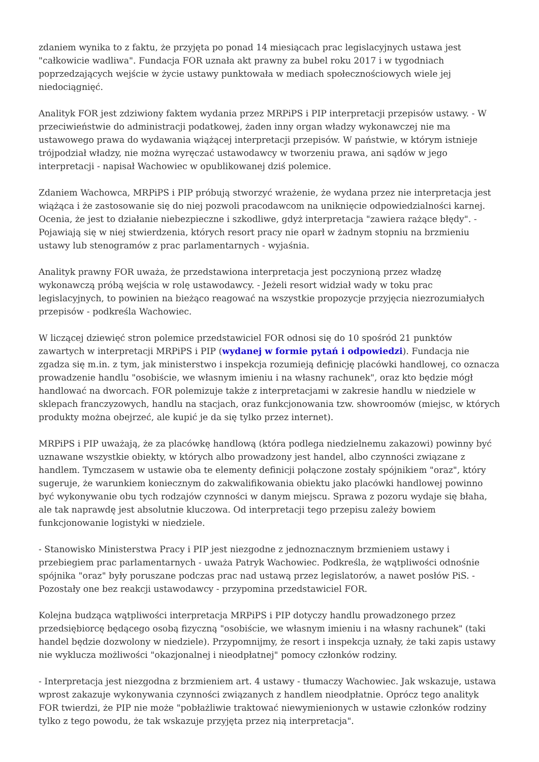zdaniem wynika to z faktu, że przyjęta po ponad 14 miesiącach prac legislacyjnych ustawa jest "całkowicie wadliwa". Fundacja FOR uznała akt prawny za bubel roku 2017 i w tygodniach poprzedzających wejście w życie ustawy punktowała w mediach społecznościowych wiele jej niedociągnięć.
Analityk FOR jest zdziwiony faktem wydania przez MRPiPS i PIP interpretacji przepisów ustawy. - W przeciwieństwie do administracji podatkowej, żaden inny organ władzy wykonawczej nie ma ustawowego prawa do wydawania wiążącej interpretacji przepisów. W państwie, w którym istnieje trójpodział władzy, nie można wyręczać ustawodawcy w tworzeniu prawa, ani sądów w jego interpretacji - napisał Wachowiec w opublikowanej dziś polemice.
Zdaniem Wachowca, MRPiPS i PIP próbują stworzyć wrażenie, że wydana przez nie interpretacja jest wiążąca i że zastosowanie się do niej pozwoli pracodawcom na uniknięcie odpowiedzialności karnej. Ocenia, że jest to działanie niebezpieczne i szkodliwe, gdyż interpretacja "zawiera rażące błędy". - Pojawiają się w niej stwierdzenia, których resort pracy nie oparł w żadnym stopniu na brzmieniu ustawy lub stenogramów z prac parlamentarnych - wyjaśnia.
Analityk prawny FOR uważa, że przedstawiona interpretacja jest poczynioną przez władzę wykonawczą próbą wejścia w rolę ustawodawcy. - Jeżeli resort widział wady w toku prac legislacyjnych, to powinien na bieżąco reagować na wszystkie propozycje przyjęcia niezrozumiałych przepisów - podkreśla Wachowiec.
W liczącej dziewięć stron polemice przedstawiciel FOR odnosi się do 10 spośród 21 punktów zawartych w interpretacji MRPiPS i PIP (wydanej w formie pytań i odpowiedzi). Fundacja nie zgadza się m.in. z tym, jak ministerstwo i inspekcja rozumieją definicję placówki handlowej, co oznacza prowadzenie handlu "osobiście, we własnym imieniu i na własny rachunek", oraz kto będzie mógł handlować na dworcach. FOR polemizuje także z interpretacjami w zakresie handlu w niedziele w sklepach franczyzowych, handlu na stacjach, oraz funkcjonowania tzw. showroomów (miejsc, w których produkty można obejrzeć, ale kupić je da się tylko przez internet).
MRPiPS i PIP uważają, że za placówkę handlową (która podlega niedzielnemu zakazowi) powinny być uznawane wszystkie obiekty, w których albo prowadzony jest handel, albo czynności związane z handlem. Tymczasem w ustawie oba te elementy definicji połączone zostały spójnikiem "oraz", który sugeruje, że warunkiem koniecznym do zakwalifikowania obiektu jako placówki handlowej powinno być wykonywanie obu tych rodzajów czynności w danym miejscu. Sprawa z pozoru wydaje się błaha, ale tak naprawdę jest absolutnie kluczowa. Od interpretacji tego przepisu zależy bowiem funkcjonowanie logistyki w niedziele.
- Stanowisko Ministerstwa Pracy i PIP jest niezgodne z jednoznacznym brzmieniem ustawy i przebiegiem prac parlamentarnych - uważa Patryk Wachowiec. Podkreśla, że wątpliwości odnośnie spójnika "oraz" były poruszane podczas prac nad ustawą przez legislatorów, a nawet posłów PiS. - Pozostały one bez reakcji ustawodawcy - przypomina przedstawiciel FOR.
Kolejna budząca wątpliwości interpretacja MRPiPS i PIP dotyczy handlu prowadzonego przez przedsiębiorcę będącego osobą fizyczną "osobiście, we własnym imieniu i na własny rachunek" (taki handel będzie dozwolony w niedziele). Przypomnijmy, że resort i inspekcja uznały, że taki zapis ustawy nie wyklucza możliwości "okazjonalnej i nieodpłatnej" pomocy członków rodziny.
- Interpretacja jest niezgodna z brzmieniem art. 4 ustawy - tłumaczy Wachowiec. Jak wskazuje, ustawa wprost zakazuje wykonywania czynności związanych z handlem nieodpłatnie. Oprócz tego analityk FOR twierdzi, że PIP nie może "pobłażliwie traktować niewymienionych w ustawie członków rodziny tylko z tego powodu, że tak wskazuje przyjęta przez nią interpretacja".